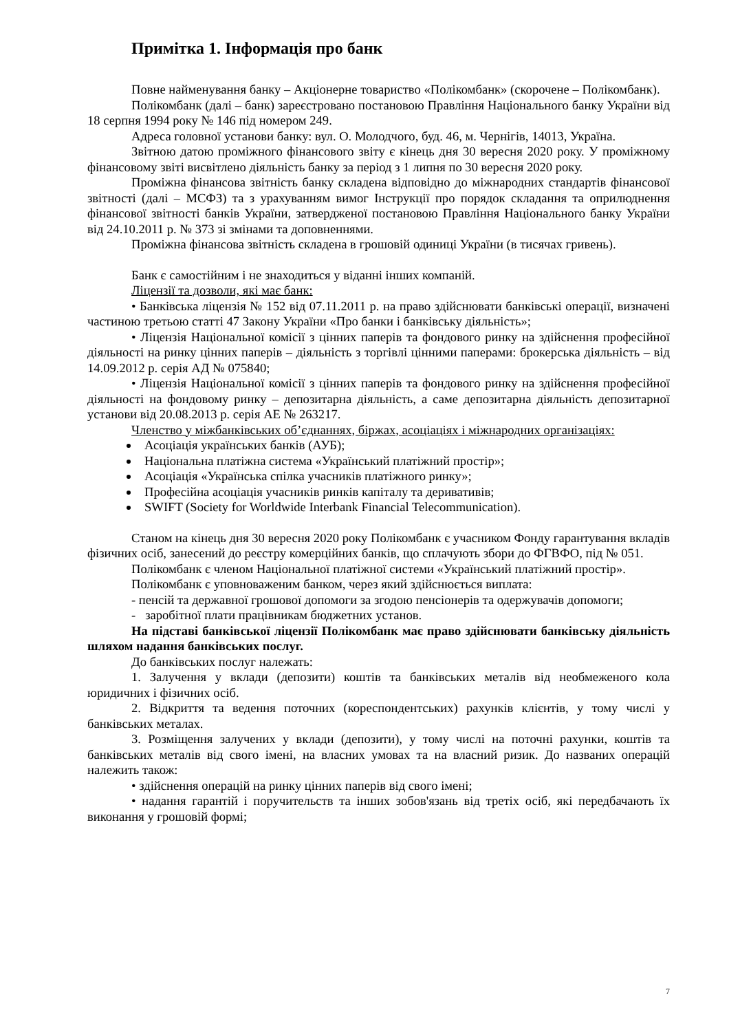Примітка 1. Інформація про банк
Повне найменування банку – Акціонерне товариство «Полікомбанк» (скорочене – Полікомбанк).
Полікомбанк (далі – банк) зареєстровано постановою Правління Національного банку України від 18 серпня 1994 року № 146 під номером 249.
Адреса головної установи банку: вул. О. Молодчого, буд. 46, м. Чернігів, 14013, Україна.
Звітною датою проміжного фінансового звіту є кінець дня 30 вересня 2020 року. У проміжному фінансовому звіті висвітлено діяльність банку за період з 1 липня по 30 вересня 2020 року.
Проміжна фінансова звітність банку складена відповідно до міжнародних стандартів фінансової звітності (далі – МСФЗ) та з урахуванням вимог Інструкції про порядок складання та оприлюднення фінансової звітності банків України, затвердженої постановою Правління Національного банку України від 24.10.2011 р. № 373 зі змінами та доповненнями.
Проміжна фінансова звітність складена в грошовій одиниці України (в тисячах гривень).
Банк є самостійним і не знаходиться у віданні інших компаній.
Ліцензії та дозволи, які має банк:
• Банківська ліцензія № 152 від 07.11.2011 р. на право здійснювати банківські операції, визначені частиною третьою статті 47 Закону України «Про банки і банківську діяльність»;
• Ліцензія Національної комісії з цінних паперів та фондового ринку на здійснення професійної діяльності на ринку цінних паперів – діяльність з торгівлі цінними паперами: брокерська діяльність – від 14.09.2012 р. серія АД № 075840;
• Ліцензія Національної комісії з цінних паперів та фондового ринку на здійснення професійної діяльності на фондовому ринку – депозитарна діяльність, а саме депозитарна діяльність депозитарної установи від 20.08.2013 р. серія АЕ № 263217.
Членство у міжбанківських об’єднаннях, біржах, асоціаціях і міжнародних організаціях:
Асоціація українських банків (АУБ);
Національна платіжна система «Український платіжний простір»;
Асоціація «Українська спілка учасників платіжного ринку»;
Професійна асоціація учасників ринків капіталу та деривативів;
SWIFT (Society for Worldwide Interbank Financial Telecommunication).
Станом на кінець дня 30 вересня 2020 року Полікомбанк є учасником Фонду гарантування вкладів фізичних осіб, занесений до реєстру комерційних банків, що сплачують збори до ФГВФО, під № 051.
Полікомбанк є членом Національної платіжної системи «Український платіжний простір».
Полікомбанк є уповноваженим банком, через який здійснюється виплата:
- пенсій та державної грошової допомоги за згодою пенсіонерів та одержувачів допомоги;
- заробітної плати працівникам бюджетних установ.
На підставі банківської ліцензії Полікомбанк має право здійснювати банківську діяльність шляхом надання банківських послуг.
До банківських послуг належать:
1. Залучення у вклади (депозити) коштів та банківських металів від необмеженого кола юридичних і фізичних осіб.
2. Відкриття та ведення поточних (кореспондентських) рахунків клієнтів, у тому числі у банківських металах.
3. Розміщення залучених у вклади (депозити), у тому числі на поточні рахунки, коштів та банківських металів від свого імені, на власних умовах та на власний ризик. До названих операцій належить також:
• здійснення операцій на ринку цінних паперів від свого імені;
• надання гарантій і поручительств та інших зобов'язань від третіх осіб, які передбачають їх виконання у грошовій формі;
7